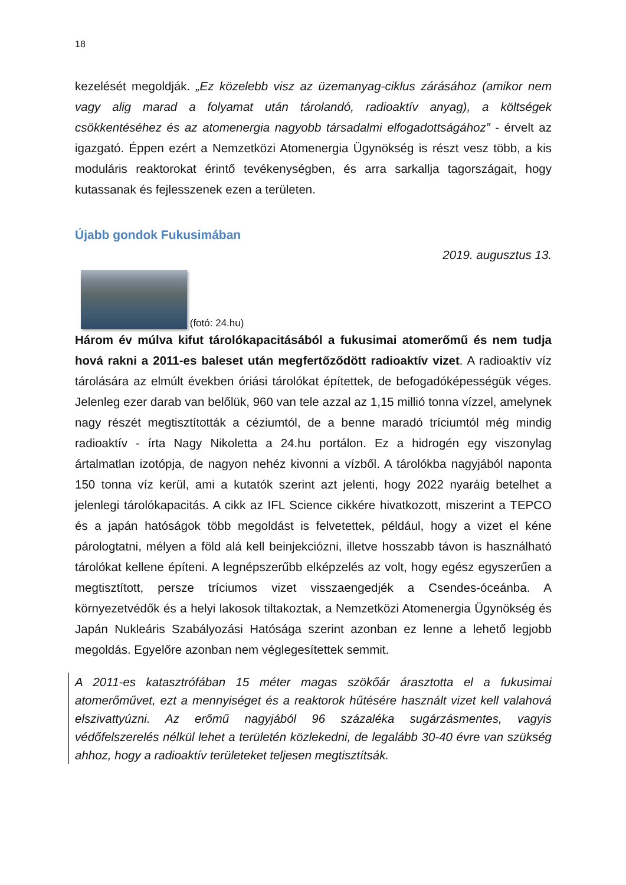18
kezelését megoldják. „Ez közelebb visz az üzemanyag-ciklus zárásához (amikor nem vagy alig marad a folyamat után tárolandó, radioaktív anyag), a költségek csökkentéséhez és az atomenergia nagyobb társadalmi elfogadottságához” - érvelt az igazgató. Éppen ezért a Nemzetközi Atomenergia Ügynökség is részt vesz több, a kis moduláris reaktorokat érintő tevékenységben, és arra sarkallja tagországait, hogy kutassanak és fejlesszenek ezen a területen.
Újabb gondok Fukusimában
2019. augusztus 13.
(fotó: 24.hu)
Három év múlva kifut tárolókapacitásából a fukusimai atomerőmű és nem tudja hová rakni a 2011-es baleset után megfertőződött radioaktív vizet. A radioaktív víz tárolására az elmúlt években óriási tárolókat építettek, de befogadóképességük véges. Jelenleg ezer darab van belőlük, 960 van tele azzal az 1,15 millió tonna vízzel, amelynek nagy részét megtisztították a céziumtól, de a benne maradó tríciumtól még mindig radioaktív - írta Nagy Nikoletta a 24.hu portálon. Ez a hidrogén egy viszonylag ártalmatlan izotópja, de nagyon nehéz kivonni a vízből. A tárolókba nagyjából naponta 150 tonna víz kerül, ami a kutatók szerint azt jelenti, hogy 2022 nyaráig betelhet a jelenlegi tárolókapacitás. A cikk az IFL Science cikkére hivatkozott, miszerint a TEPCO és a japán hatóságok több megoldást is felvetettek, például, hogy a vizet el kéne párologtatni, mélyen a föld alá kell beinjekciózni, illetve hosszabb távon is használható tárolókat kellene építeni. A legnépszerűbb elképzelés az volt, hogy egész egyszerűen a megtisztított, persze tríciumos vizet visszaengedjék a Csendes-óceánba. A környezetvédők és a helyi lakosok tiltakoztak, a Nemzetközi Atomenergia Ügynökség és Japán Nukleáris Szabályozási Hatósága szerint azonban ez lenne a lehető legjobb megoldás. Egyelőre azonban nem véglegesítettek semmit.
A 2011-es katasztrófában 15 méter magas szökőár árasztotta el a fukusimai atomerőművet, ezt a mennyiséget és a reaktorok hűtésére használt vizet kell valahová elszivattyúzni. Az erőmű nagyjából 96 százaléka sugárzásmentes, vagyis védőfelszerelés nélkül lehet a területén közlekedni, de legalább 30-40 évre van szükség ahhoz, hogy a radioaktív területeket teljesen megtisztítsák.